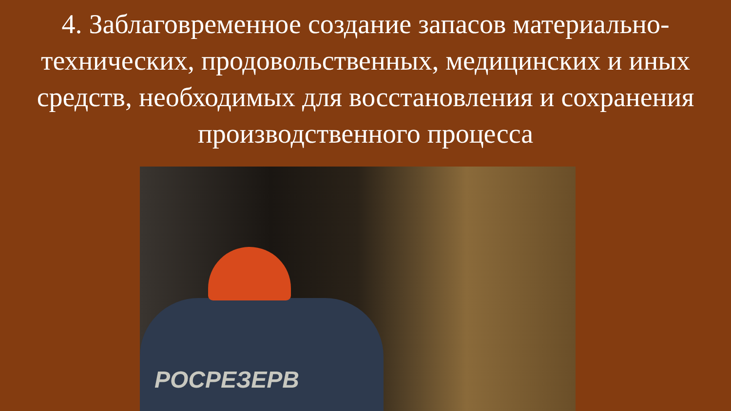4. Заблаговременное создание запасов материально-технических, продовольственных, медицинских и иных средств, необходимых для восстановления и сохранения производственного процесса
РОСРЕЗЕРВ